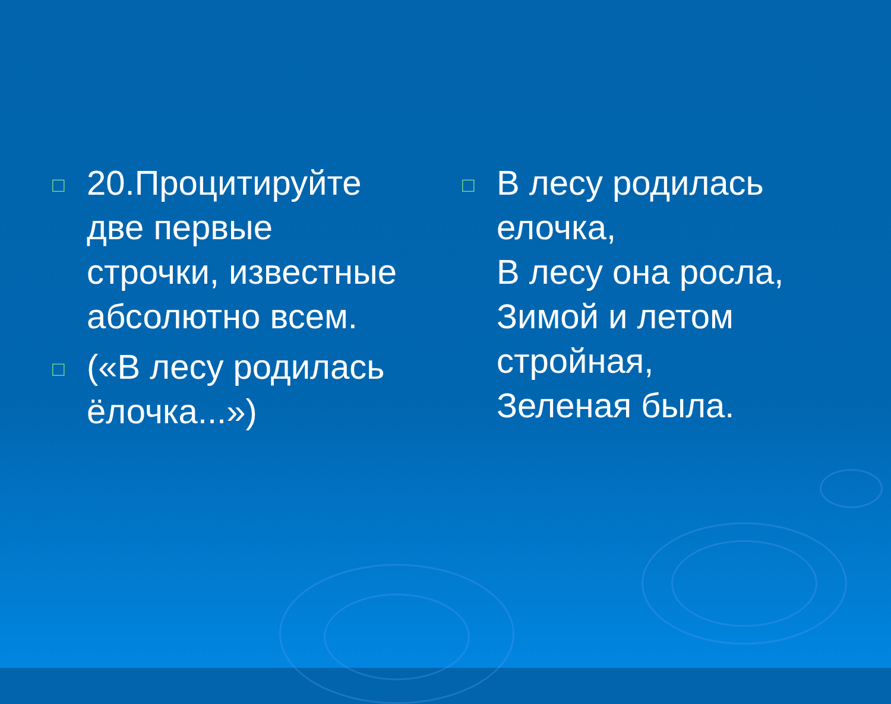□ 20.Процитируйте две первые строчки, известные абсолютно всем.
□ («В лесу родилась ёлочка...»)
□ В лесу родилась елочка,
В лесу она росла,
Зимой и летом стройная,
Зеленая была.